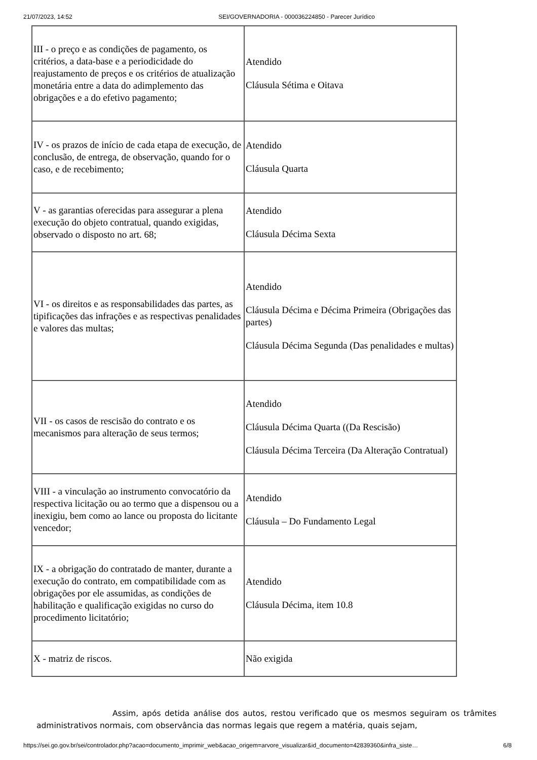21/07/2023, 14:52 SEI/GOVERNADORIA - 000036224850 - Parecer Jurídico
| III - o preço e as condições de pagamento, os critérios, a data-base e a periodicidade do reajustamento de preços e os critérios de atualização monetária entre a data do adimplemento das obrigações e a do efetivo pagamento; | Atendido Cláusula Sétima e Oitava |
| IV - os prazos de início de cada etapa de execução, de conclusão, de entrega, de observação, quando for o caso, e de recebimento; | Atendido Cláusula Quarta |
| V - as garantias oferecidas para assegurar a plena execução do objeto contratual, quando exigidas, observado o disposto no art. 68; | Atendido Cláusula Décima Sexta |
| VI - os direitos e as responsabilidades das partes, as tipificações das infrações e as respectivas penalidades e valores das multas; | Atendido Cláusula Décima e Décima Primeira (Obrigações das partes) Cláusula Décima Segunda (Das penalidades e multas) |
| VII - os casos de rescisão do contrato e os mecanismos para alteração de seus termos; | Atendido Cláusula Décima Quarta ((Da Rescisão) Cláusula Décima Terceira (Da Alteração Contratual) |
| VIII - a vinculação ao instrumento convocatório da respectiva licitação ou ao termo que a dispensou ou a inexigiu, bem como ao lance ou proposta do licitante vencedor; | Atendido Cláusula – Do Fundamento Legal |
| IX - a obrigação do contratado de manter, durante a execução do contrato, em compatibilidade com as obrigações por ele assumidas, as condições de habilitação e qualificação exigidas no curso do procedimento licitatório; | Atendido Cláusula Décima, item 10.8 |
| X - matriz de riscos. | Não exigida |
Assim, após detida análise dos autos, restou verificado que os mesmos seguiram os trâmites administrativos normais, com observância das normas legais que regem a matéria, quais sejam,
https://sei.go.gov.br/sei/controlador.php?acao=documento_imprimir_web&acao_origem=arvore_visualizar&id_documento=42839360&infra_siste… 6/8